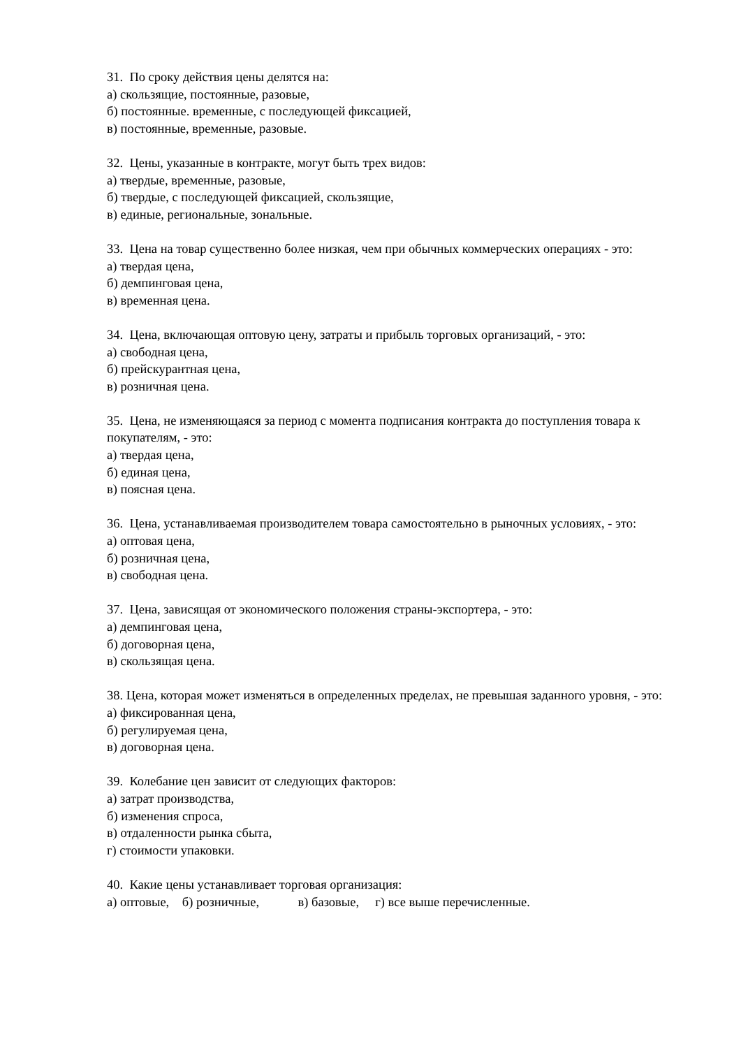31. По сроку действия цены делятся на:
а) скользящие, постоянные, разовые,
б) постоянные. временные, с последующей фиксацией,
в) постоянные, временные, разовые.
32. Цены, указанные в контракте, могут быть трех видов:
а) твердые, временные, разовые,
б) твердые, с последующей фиксацией, скользящие,
в) единые, региональные, зональные.
33. Цена на товар существенно более низкая, чем при обычных коммерческих операциях - это:
а) твердая цена,
б) демпинговая цена,
в) временная цена.
34. Цена, включающая оптовую цену, затраты и прибыль торговых организаций, - это:
а) свободная цена,
б) прейскурантная цена,
в) розничная цена.
35. Цена, не изменяющаяся за период с момента подписания контракта до поступления товара к покупателям, - это:
а) твердая цена,
б) единая цена,
в) поясная цена.
36. Цена, устанавливаемая производителем товара самостоятельно в рыночных условиях, - это:
а) оптовая цена,
б) розничная цена,
в) свободная цена.
37. Цена, зависящая от экономического положения страны-экспортера, - это:
а) демпинговая цена,
б) договорная цена,
в) скользящая цена.
38. Цена, которая может изменяться в определенных пределах, не превышая заданного уровня, - это:
а) фиксированная цена,
б) регулируемая цена,
в) договорная цена.
39. Колебание цен зависит от следующих факторов:
а) затрат производства,
б) изменения спроса,
в) отдаленности рынка сбыта,
г) стоимости упаковки.
40. Какие цены устанавливает торговая организация:
а) оптовые, б) розничные, в) базовые, г) все выше перечисленные.